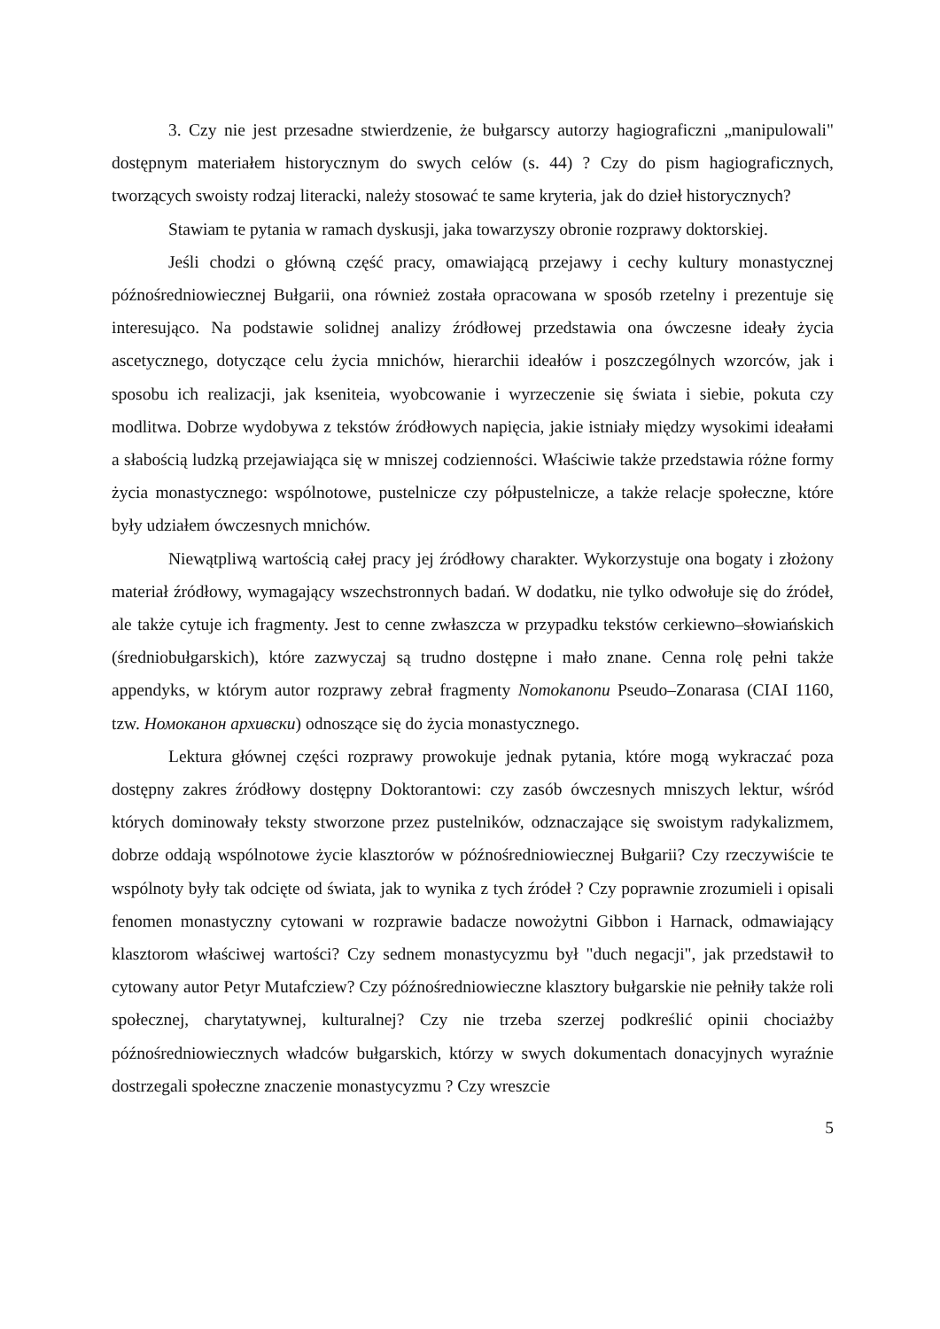3. Czy nie jest przesadne stwierdzenie, że bułgarscy autorzy hagiograficzni „manipulowali" dostępnym materiałem historycznym do swych celów (s. 44) ? Czy do pism hagiograficznych, tworzących swoisty rodzaj literacki, należy stosować te same kryteria, jak do dzieł historycznych?
Stawiam te pytania w ramach dyskusji, jaka towarzyszy obronie rozprawy doktorskiej.
Jeśli chodzi o główną część pracy, omawiającą przejawy i cechy kultury monastycznej późnośredniowiecznej Bułgarii, ona również została opracowana w sposób rzetelny i prezentuje się interesująco. Na podstawie solidnej analizy źródłowej przedstawia ona ówczesne ideały życia ascetycznego, dotyczące celu życia mnichów, hierarchii ideałów i poszczególnych wzorców, jak i sposobu ich realizacji, jak kseniteia, wyobcowanie i wyrzeczenie się świata i siebie, pokuta czy modlitwa. Dobrze wydobywa z tekstów źródłowych napięcia, jakie istniały między wysokimi ideałami a słabością ludzką przejawiająca się w mniszej codzienności. Właściwie także przedstawia różne formy życia monastycznego: wspólnotowe, pustelnicze czy półpustelnicze, a także relacje społeczne, które były udziałem ówczesnych mnichów.
Niewątpliwą wartością całej pracy jej źródłowy charakter. Wykorzystuje ona bogaty i złożony materiał źródłowy, wymagający wszechstronnych badań. W dodatku, nie tylko odwołuje się do źródeł, ale także cytuje ich fragmenty. Jest to cenne zwłaszcza w przypadku tekstów cerkiewno–słowiańskich (średniobułgarskich), które zazwyczaj są trudno dostępne i mało znane. Cenna rolę pełni także appendyks, w którym autor rozprawy zebrał fragmenty Nomokanonu Pseudo–Zonarasa (CIAI 1160, tzw. Номоканон архивски) odnoszące się do życia monastycznego.
Lektura głównej części rozprawy prowokuje jednak pytania, które mogą wykraczać poza dostępny zakres źródłowy dostępny Doktorantowi: czy zasób ówczesnych mniszych lektur, wśród których dominowały teksty stworzone przez pustelników, odznaczające się swoistym radykalizmem, dobrze oddają wspólnotowe życie klasztorów w późnośredniowiecznej Bułgarii? Czy rzeczywiście te wspólnoty były tak odcięte od świata, jak to wynika z tych źródeł ? Czy poprawnie zrozumieli i opisali fenomen monastyczny cytowani w rozprawie badacze nowożytni Gibbon i Harnack, odmawiający klasztorom właściwej wartości? Czy sednem monastycyzmu był "duch negacji", jak przedstawił to cytowany autor Petyr Mutafcziew? Czy późnośredniowieczne klasztory bułgarskie nie pełniły także roli społecznej, charytatywnej, kulturalnej? Czy nie trzeba szerzej podkreślić opinii chociażby późnośredniowiecznych władców bułgarskich, którzy w swych dokumentach donacyjnych wyraźnie dostrzegali społeczne znaczenie monastycyzmu ? Czy wreszcie
5